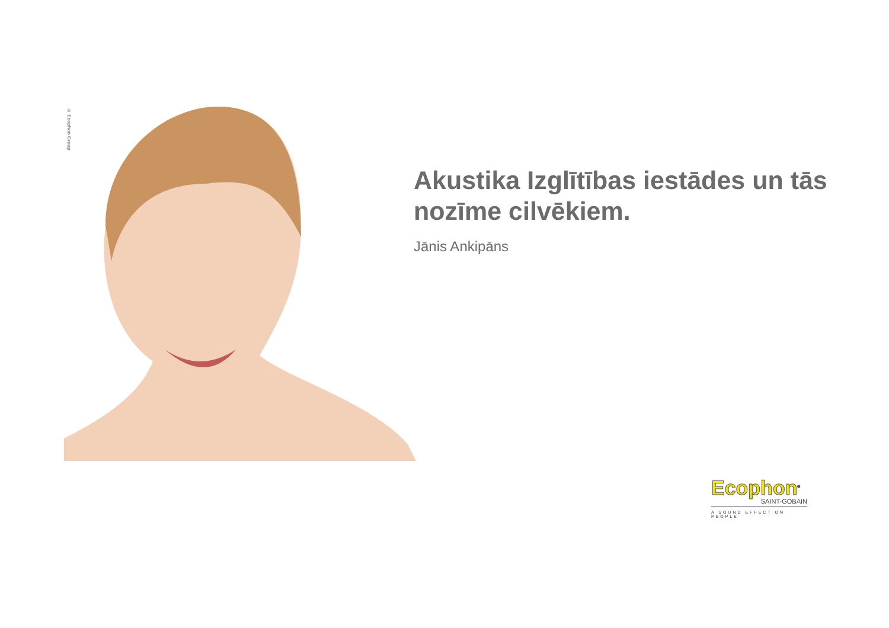© Ecophon Group
Akustika Izglītības iestādes un tās nozīme cilvēkiem.
Jānis Ankipāns
Ecophon<sup>®</sup>
SAINT-GOBAIN
A SOUND EFFECT ON PEOPLE